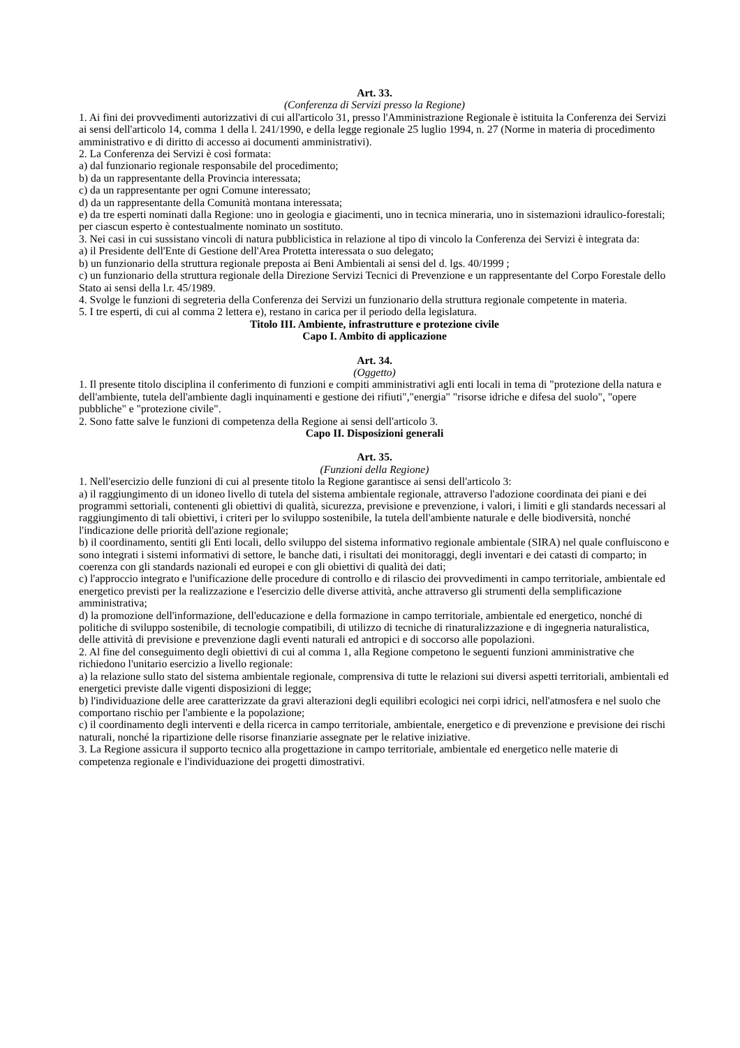Art. 33.
(Conferenza di Servizi presso la Regione)
1. Ai fini dei provvedimenti autorizzativi di cui all'articolo 31, presso l'Amministrazione Regionale è istituita la Conferenza dei Servizi ai sensi dell'articolo 14, comma 1 della l. 241/1990, e della legge regionale 25 luglio 1994, n. 27 (Norme in materia di procedimento amministrativo e di diritto di accesso ai documenti amministrativi).
2. La Conferenza dei Servizi è così formata:
a) dal funzionario regionale responsabile del procedimento;
b) da un rappresentante della Provincia interessata;
c) da un rappresentante per ogni Comune interessato;
d) da un rappresentante della Comunità montana interessata;
e) da tre esperti nominati dalla Regione: uno in geologia e giacimenti, uno in tecnica mineraria, uno in sistemazioni idraulico-forestali; per ciascun esperto è contestualmente nominato un sostituto.
3. Nei casi in cui sussistano vincoli di natura pubblicistica in relazione al tipo di vincolo la Conferenza dei Servizi è integrata da:
a) il Presidente dell'Ente di Gestione dell'Area Protetta interessata o suo delegato;
b) un funzionario della struttura regionale preposta ai Beni Ambientali ai sensi del d. lgs. 40/1999 ;
c) un funzionario della struttura regionale della Direzione Servizi Tecnici di Prevenzione e un rappresentante del Corpo Forestale dello Stato ai sensi della l.r. 45/1989.
4. Svolge le funzioni di segreteria della Conferenza dei Servizi un funzionario della struttura regionale competente in materia.
5. I tre esperti, di cui al comma 2 lettera e), restano in carica per il periodo della legislatura.
Titolo III. Ambiente, infrastrutture e protezione civile
Capo I. Ambito di applicazione
Art. 34.
(Oggetto)
1. Il presente titolo disciplina il conferimento di funzioni e compiti amministrativi agli enti locali in tema di "protezione della natura e dell'ambiente, tutela dell'ambiente dagli inquinamenti e gestione dei rifiuti","energia" "risorse idriche e difesa del suolo", "opere pubbliche" e "protezione civile".
2. Sono fatte salve le funzioni di competenza della Regione ai sensi dell'articolo 3.
Capo II. Disposizioni generali
Art. 35.
(Funzioni della Regione)
1. Nell'esercizio delle funzioni di cui al presente titolo la Regione garantisce ai sensi dell'articolo 3:
a) il raggiungimento di un idoneo livello di tutela del sistema ambientale regionale, attraverso l'adozione coordinata dei piani e dei programmi settoriali, contenenti gli obiettivi di qualità, sicurezza, previsione e prevenzione, i valori, i limiti e gli standards necessari al raggiungimento di tali obiettivi, i criteri per lo sviluppo sostenibile, la tutela dell'ambiente naturale e delle biodiversità, nonché l'indicazione delle priorità dell'azione regionale;
b) il coordinamento, sentiti gli Enti locali, dello sviluppo del sistema informativo regionale ambientale (SIRA) nel quale confluiscono e sono integrati i sistemi informativi di settore, le banche dati, i risultati dei monitoraggi, degli inventari e dei catasti di comparto; in coerenza con gli standards nazionali ed europei e con gli obiettivi di qualità dei dati;
c) l'approccio integrato e l'unificazione delle procedure di controllo e di rilascio dei provvedimenti in campo territoriale, ambientale ed energetico previsti per la realizzazione e l'esercizio delle diverse attività, anche attraverso gli strumenti della semplificazione amministrativa;
d) la promozione dell'informazione, dell'educazione e della formazione in campo territoriale, ambientale ed energetico, nonché di politiche di sviluppo sostenibile, di tecnologie compatibili, di utilizzo di tecniche di rinaturalizzazione e di ingegneria naturalistica, delle attività di previsione e prevenzione dagli eventi naturali ed antropici e di soccorso alle popolazioni.
2. Al fine del conseguimento degli obiettivi di cui al comma 1, alla Regione competono le seguenti funzioni amministrative che richiedono l'unitario esercizio a livello regionale:
a) la relazione sullo stato del sistema ambientale regionale, comprensiva di tutte le relazioni sui diversi aspetti territoriali, ambientali ed energetici previste dalle vigenti disposizioni di legge;
b) l'individuazione delle aree caratterizzate da gravi alterazioni degli equilibri ecologici nei corpi idrici, nell'atmosfera e nel suolo che comportano rischio per l'ambiente e la popolazione;
c) il coordinamento degli interventi e della ricerca in campo territoriale, ambientale, energetico e di prevenzione e previsione dei rischi naturali, nonché la ripartizione delle risorse finanziarie assegnate per le relative iniziative.
3. La Regione assicura il supporto tecnico alla progettazione in campo territoriale, ambientale ed energetico nelle materie di competenza regionale e l'individuazione dei progetti dimostrativi.